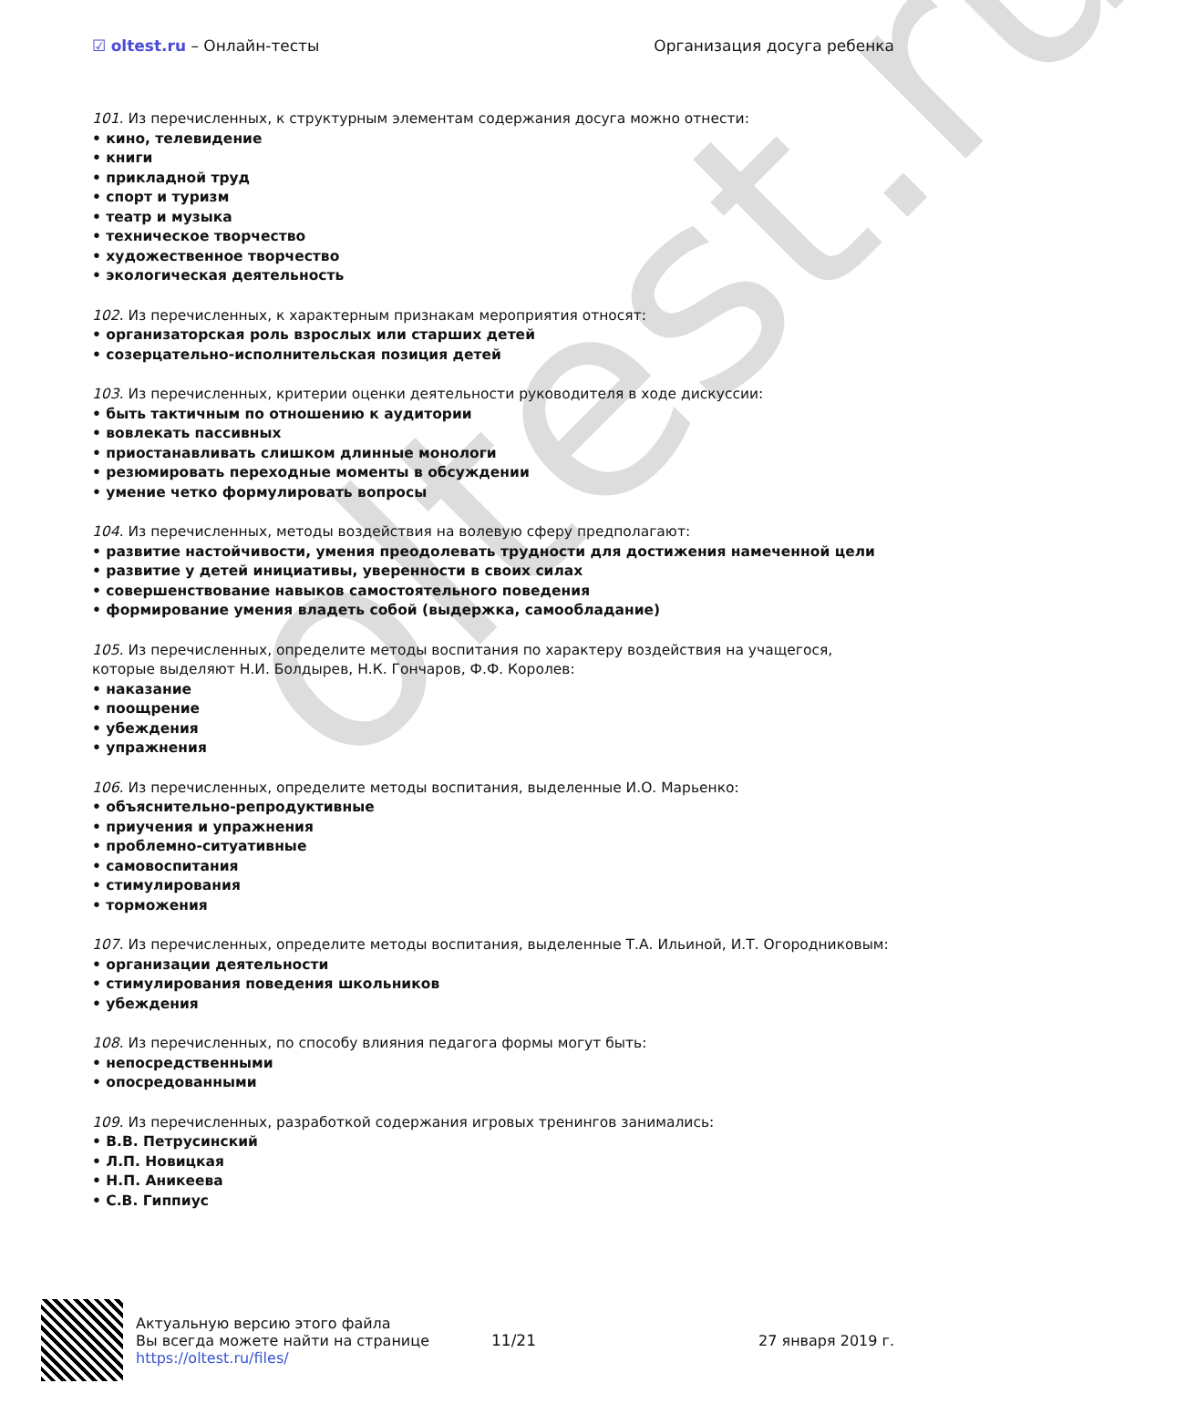oltest.ru
☑ oltest.ru – Онлайн-тесты Организация досуга ребенка
101. Из перечисленных, к структурным элементам содержания досуга можно отнести:
• кино, телевидение
• книги
• прикладной труд
• спорт и туризм
• театр и музыка
• техническое творчество
• художественное творчество
• экологическая деятельность
102. Из перечисленных, к характерным признакам мероприятия относят:
• организаторская роль взрослых или старших детей
• созерцательно-исполнительская позиция детей
103. Из перечисленных, критерии оценки деятельности руководителя в ходе дискуссии:
• быть тактичным по отношению к аудитории
• вовлекать пассивных
• приостанавливать слишком длинные монологи
• резюмировать переходные моменты в обсуждении
• умение четко формулировать вопросы
104. Из перечисленных, методы воздействия на волевую сферу предполагают:
• развитие настойчивости, умения преодолевать трудности для достижения намеченной цели
• развитие у детей инициативы, уверенности в своих силах
• совершенствование навыков самостоятельного поведения
• формирование умения владеть собой (выдержка, самообладание)
105. Из перечисленных, определите методы воспитания по характеру воздействия на учащегося, которые выделяют Н.И. Болдырев, Н.К. Гончаров, Ф.Ф. Королев:
• наказание
• поощрение
• убеждения
• упражнения
106. Из перечисленных, определите методы воспитания, выделенные И.О. Марьенко:
• объяснительно-репродуктивные
• приучения и упражнения
• проблемно-ситуативные
• самовоспитания
• стимулирования
• торможения
107. Из перечисленных, определите методы воспитания, выделенные Т.А. Ильиной, И.Т. Огородниковым:
• организации деятельности
• стимулирования поведения школьников
• убеждения
108. Из перечисленных, по способу влияния педагога формы могут быть:
• непосредственными
• опосредованными
109. Из перечисленных, разработкой содержания игровых тренингов занимались:
• В.В. Петрусинский
• Л.П. Новицкая
• Н.П. Аникеева
• С.В. Гиппиус
Актуальную версию этого файла
Вы всегда можете найти на странице
https://oltest.ru/files/
11/21 27 января 2019 г.